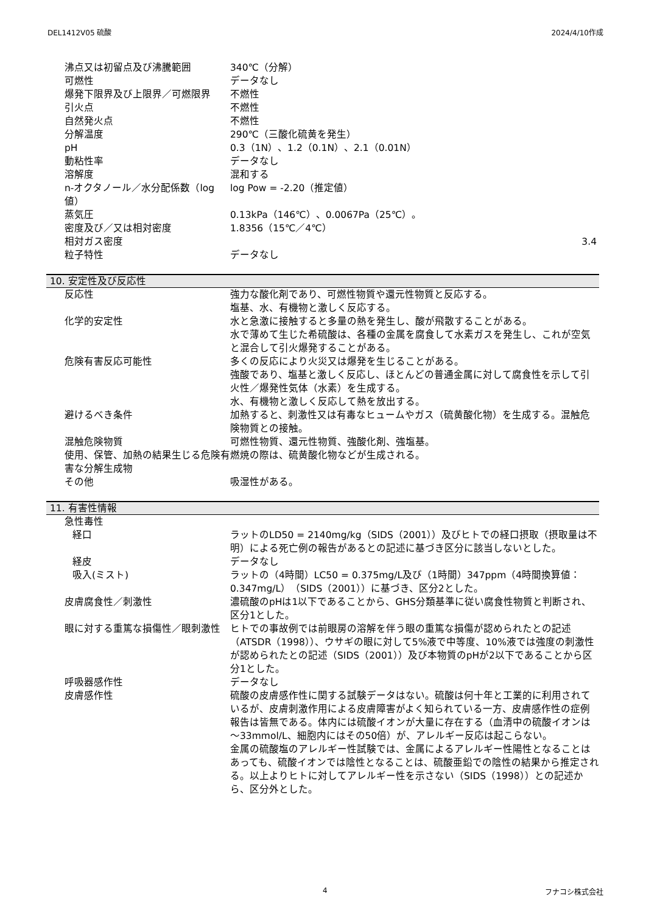DEL1412V05 硫酸 2024/4/10作成
| 沸点又は初留点及び沸騰範囲 | 340℃（分解） |
| 可燃性 | データなし |
| 爆発下限界及び上限界／可燃限界 | 不燃性 |
| 引火点 | 不燃性 |
| 自然発火点 | 不燃性 |
| 分解温度 | 290℃（三酸化硫黄を発生） |
| pH | 0.3（1N）、1.2（0.1N）、2.1（0.01N） |
| 動粘性率 | データなし |
| 溶解度 | 混和する |
| n-オクタノール／水分配係数（log値） | log Pow = -2.20（推定値） |
| 蒸気圧 | 0.13kPa（146℃）、0.0067Pa（25℃）。 |
| 密度及び／又は相対密度 | 1.8356（15℃／4℃） |
| 相対ガス密度 | 3.4 |
| 粒子特性 | データなし |
10. 安定性及び反応性
| 反応性 | 強力な酸化剤であり、可燃性物質や還元性物質と反応する。 塩基、水、有機物と激しく反応する。 |
| 化学的安定性 | 水と急激に接触すると多量の熱を発生し、酸が飛散することがある。 水で薄めて生じた希硫酸は、各種の金属を腐食して水素ガスを発生し、これが空気と混合して引火爆発することがある。 |
| 危険有害反応可能性 | 多くの反応により火災又は爆発を生じることがある。 強酸であり、塩基と激しく反応し、ほとんどの普通金属に対して腐食性を示して引火性／爆発性気体（水素）を生成する。 水、有機物と激しく反応して熱を放出する。 |
| 避けるべき条件 | 加熱すると、刺激性又は有毒なヒュームやガス（硫黄酸化物）を生成する。混触危険物質との接触。 |
| 混触危険物質 | 可燃性物質、還元性物質、強酸化剤、強塩基。 |
| 使用、保管、加熱の結果生じる危険有害な分解生成物 | 燃焼の際は、硫黄酸化物などが生成される。 |
| その他 | 吸湿性がある。 |
11. 有害性情報
| 急性毒性 | |
| 経口 | ラットのLD50 = 2140mg/kg（SIDS（2001））及びヒトでの経口摂取（摂取量は不明）による死亡例の報告があるとの記述に基づき区分に該当しないとした。 |
| 経皮 | データなし |
| 吸入(ミスト) | ラットの（4時間）LC50 = 0.375mg/L及び（1時間）347ppm（4時間換算値：0.347mg/L）（SIDS（2001））に基づき、区分2とした。 |
| 皮膚腐食性／刺激性 | 濃硫酸のpHは1以下であることから、GHS分類基準に従い腐食性物質と判断され、区分1とした。 |
| 眼に対する重篤な損傷性／眼刺激性 | ヒトでの事故例では前眼房の溶解を伴う眼の重篤な損傷が認められたとの記述（ATSDR（1998））、ウサギの眼に対して5%液で中等度、10%液では強度の刺激性が認められたとの記述（SIDS（2001））及び本物質のpHが2以下であることから区分1とした。 |
| 呼吸器感作性 | データなし |
| 皮膚感作性 | 硫酸の皮膚感作性に関する試験データはない。硫酸は何十年と工業的に利用されているが、皮膚刺激作用による皮膚障害がよく知られている一方、皮膚感作性の症例報告は皆無である。体内には硫酸イオンが大量に存在する（血清中の硫酸イオンは～33mmol/L、細胞内にはその50倍）が、アレルギー反応は起こらない。 金属の硫酸塩のアレルギー性試験では、金属によるアレルギー性陽性となることはあっても、硫酸イオンでは陰性となることは、硫酸亜鉛での陰性の結果から推定される。以上よりヒトに対してアレルギー性を示さない（SIDS（1998））との記述から、区分外とした。 |
4 フナコシ株式会社